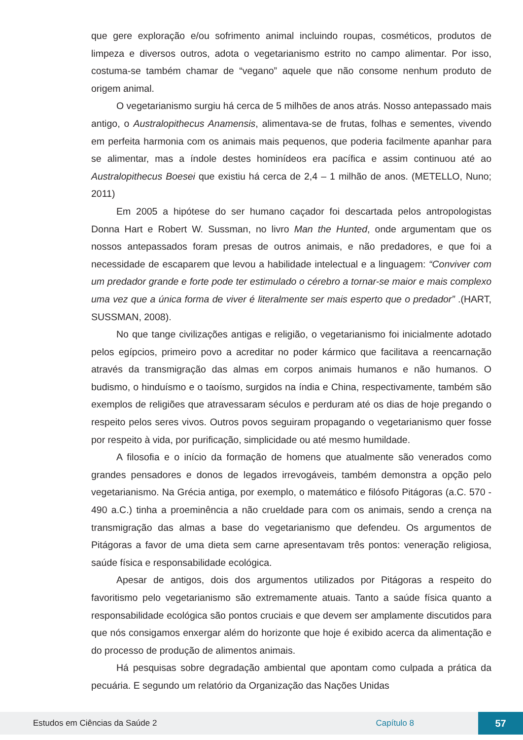que gere exploração e/ou sofrimento animal incluindo roupas, cosméticos, produtos de limpeza e diversos outros, adota o vegetarianismo estrito no campo alimentar. Por isso, costuma-se também chamar de “vegano” aquele que não consome nenhum produto de origem animal.
O vegetarianismo surgiu há cerca de 5 milhões de anos atrás. Nosso antepassado mais antigo, o Australopithecus Anamensis, alimentava-se de frutas, folhas e sementes, vivendo em perfeita harmonia com os animais mais pequenos, que poderia facilmente apanhar para se alimentar, mas a índole destes hominídeos era pacífica e assim continuou até ao Australopithecus Boesei que existiu há cerca de 2,4 – 1 milhão de anos. (METELLO, Nuno; 2011)
Em 2005 a hipótese do ser humano caçador foi descartada pelos antropologistas Donna Hart e Robert W. Sussman, no livro Man the Hunted, onde argumentam que os nossos antepassados foram presas de outros animais, e não predadores, e que foi a necessidade de escaparem que levou a habilidade intelectual e a linguagem: “Conviver com um predador grande e forte pode ter estimulado o cérebro a tornar-se maior e mais complexo uma vez que a única forma de viver é literalmente ser mais esperto que o predador” .(HART, SUSSMAN, 2008).
No que tange civilizações antigas e religião, o vegetarianismo foi inicialmente adotado pelos egípcios, primeiro povo a acreditar no poder kármico que facilitava a reencarnação através da transmigração das almas em corpos animais humanos e não humanos. O budismo, o hinduísmo e o taoísmo, surgidos na índia e China, respectivamente, também são exemplos de religiões que atravessaram séculos e perduram até os dias de hoje pregando o respeito pelos seres vivos. Outros povos seguiram propagando o vegetarianismo quer fosse por respeito à vida, por purificação, simplicidade ou até mesmo humildade.
A filosofia e o início da formação de homens que atualmente são venerados como grandes pensadores e donos de legados irrevogáveis, também demonstra a opção pelo vegetarianismo. Na Grécia antiga, por exemplo, o matemático e filósofo Pitágoras (a.C. 570 - 490 a.C.) tinha a proeminência a não crueldade para com os animais, sendo a crença na transmigração das almas a base do vegetarianismo que defendeu. Os argumentos de Pitágoras a favor de uma dieta sem carne apresentavam três pontos: veneração religiosa, saúde física e responsabilidade ecológica.
Apesar de antigos, dois dos argumentos utilizados por Pitágoras a respeito do favoritismo pelo vegetarianismo são extremamente atuais. Tanto a saúde física quanto a responsabilidade ecológica são pontos cruciais e que devem ser amplamente discutidos para que nós consigamos enxergar além do horizonte que hoje é exibido acerca da alimentação e do processo de produção de alimentos animais.
Há pesquisas sobre degradação ambiental que apontam como culpada a prática da pecuária. E segundo um relatório da Organização das Nações Unidas
Estudos em Ciências da Saúde 2 Capítulo 8 57